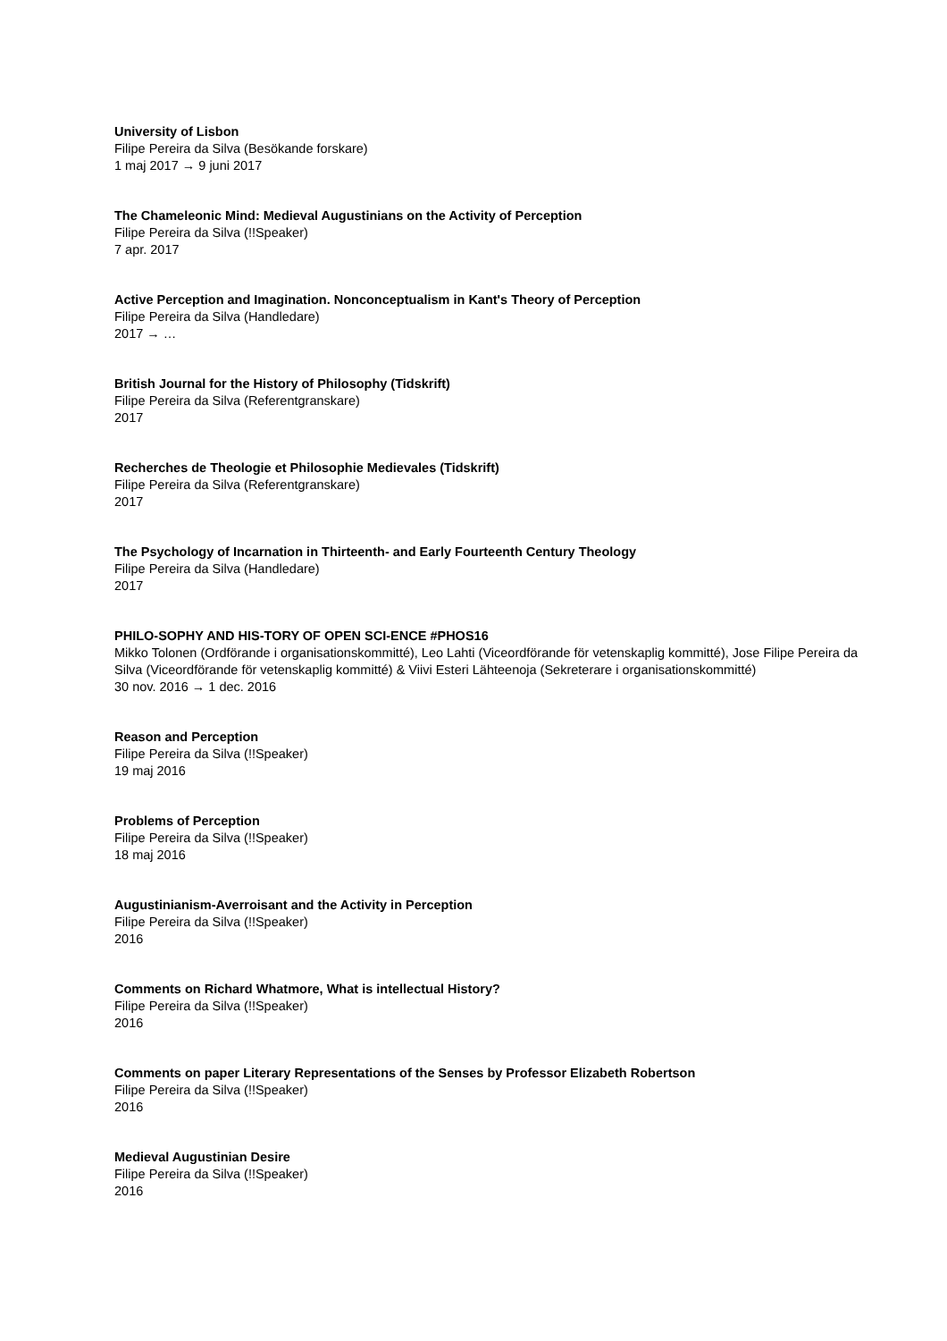University of Lisbon
Filipe Pereira da Silva (Besökande forskare)
1 maj 2017 → 9 juni 2017
The Chameleonic Mind: Medieval Augustinians on the Activity of Perception
Filipe Pereira da Silva (!!Speaker)
7 apr. 2017
Active Perception and Imagination. Nonconceptualism in Kant's Theory of Perception
Filipe Pereira da Silva (Handledare)
2017 → …
British Journal for the History of Philosophy (Tidskrift)
Filipe Pereira da Silva (Referentgranskare)
2017
Recherches de Theologie et Philosophie Medievales (Tidskrift)
Filipe Pereira da Silva (Referentgranskare)
2017
The Psychology of Incarnation in Thirteenth- and Early Fourteenth Century Theology
Filipe Pereira da Silva (Handledare)
2017
PHILO-SOPHY AND HIS-TORY OF OPEN SCI-ENCE #PHOS16
Mikko Tolonen (Ordförande i organisationskommitté), Leo Lahti (Viceordförande för vetenskaplig kommitté), Jose Filipe Pereira da Silva (Viceordförande för vetenskaplig kommitté) & Viivi Esteri Lähteenoja (Sekreterare i organisationskommitté)
30 nov. 2016 → 1 dec. 2016
Reason and Perception
Filipe Pereira da Silva (!!Speaker)
19 maj 2016
Problems of Perception
Filipe Pereira da Silva (!!Speaker)
18 maj 2016
Augustinianism-Averroisant and the Activity in Perception
Filipe Pereira da Silva (!!Speaker)
2016
Comments on Richard Whatmore, What is intellectual History?
Filipe Pereira da Silva (!!Speaker)
2016
Comments on paper Literary Representations of the Senses by Professor Elizabeth Robertson
Filipe Pereira da Silva (!!Speaker)
2016
Medieval Augustinian Desire
Filipe Pereira da Silva (!!Speaker)
2016